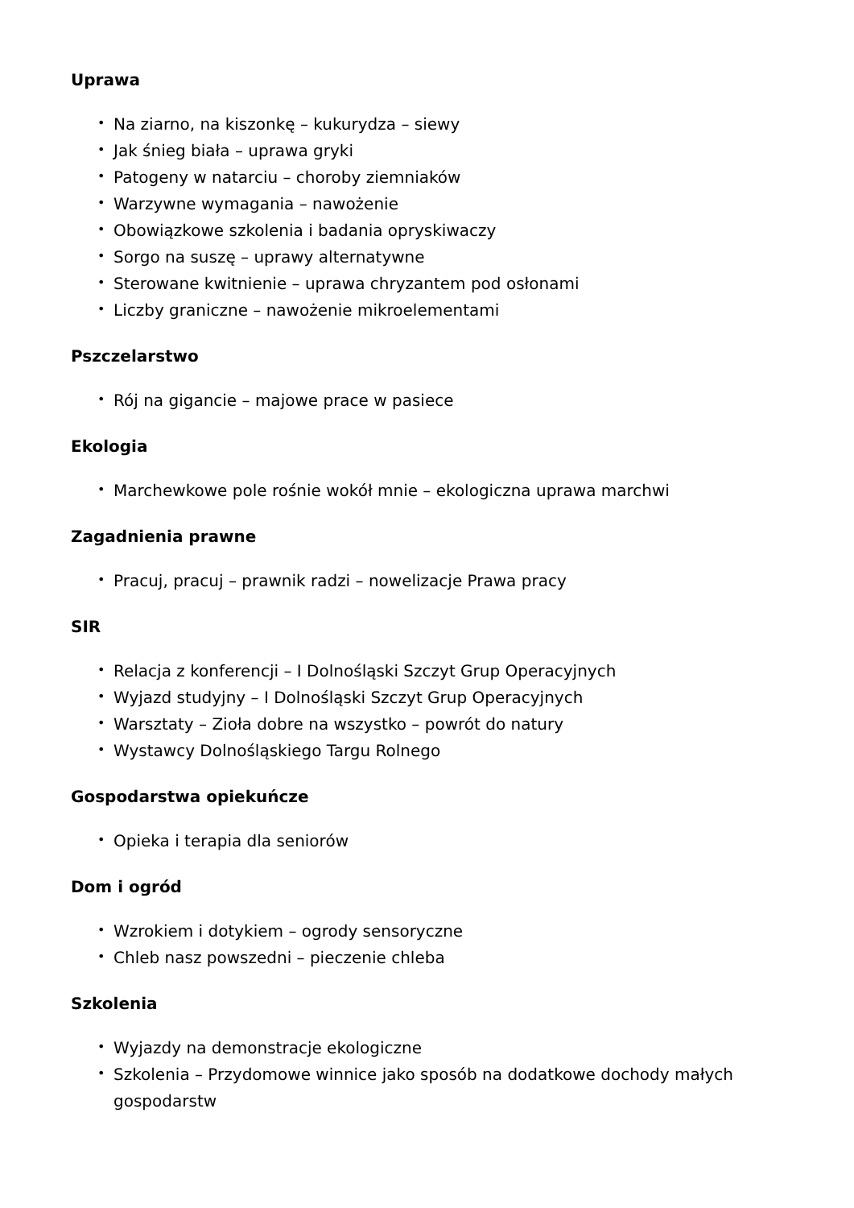Uprawa
• Na ziarno, na kiszonkę – kukurydza – siewy
• Jak śnieg biała – uprawa gryki
• Patogeny w natarciu – choroby ziemniaków
• Warzywne wymagania – nawożenie
• Obowiązkowe szkolenia i badania opryskiwaczy
• Sorgo na suszę – uprawy alternatywne
• Sterowane kwitnienie – uprawa chryzantem pod osłonami
• Liczby graniczne – nawożenie mikroelementami
Pszczelarstwo
• Rój na gigancie – majowe prace w pasiece
Ekologia
• Marchewkowe pole rośnie wokół mnie – ekologiczna uprawa marchwi
Zagadnienia prawne
• Pracuj, pracuj – prawnik radzi – nowelizacje Prawa pracy
SIR
• Relacja z konferencji – I Dolnośląski Szczyt Grup Operacyjnych
• Wyjazd studyjny – I Dolnośląski Szczyt Grup Operacyjnych
• Warsztaty – Zioła dobre na wszystko – powrót do natury
• Wystawcy Dolnośląskiego Targu Rolnego
Gospodarstwa opiekuńcze
• Opieka i terapia dla seniorów
Dom i ogród
• Wzrokiem i dotykiem – ogrody sensoryczne
• Chleb nasz powszedni – pieczenie chleba
Szkolenia
• Wyjazdy na demonstracje ekologiczne
• Szkolenia – Przydomowe winnice jako sposób na dodatkowe dochody małych gospodarstw